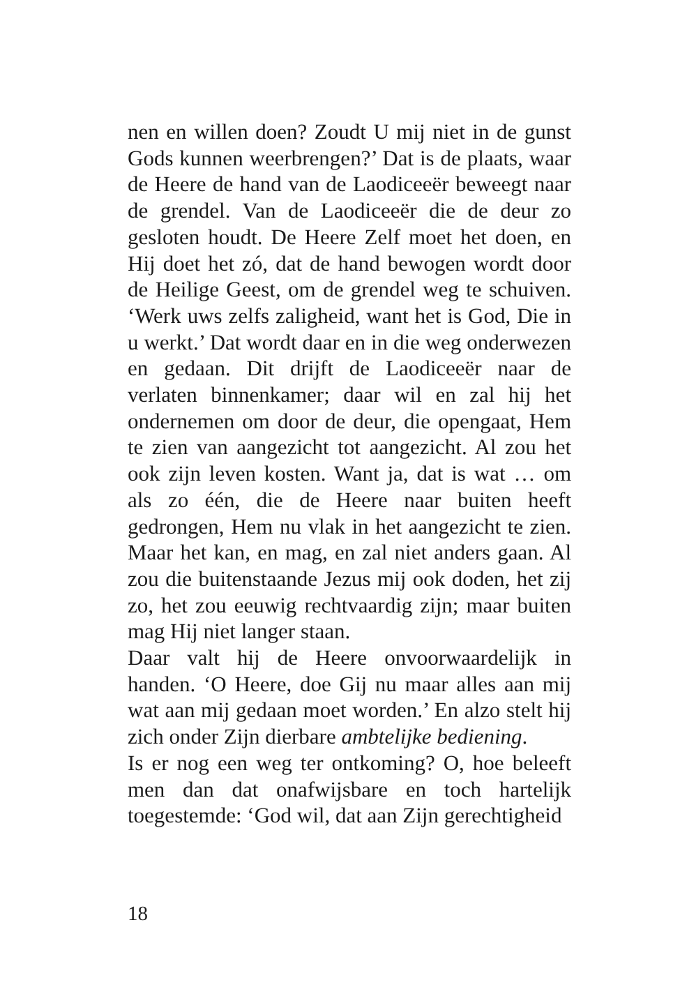nen en willen doen? Zoudt U mij niet in de gunst Gods kunnen weerbrengen?’ Dat is de plaats, waar de Heere de hand van de Laodiceeër beweegt naar de grendel. Van de Laodiceeër die de deur zo gesloten houdt. De Heere Zelf moet het doen, en Hij doet het zó, dat de hand bewogen wordt door de Heilige Geest, om de grendel weg te schuiven. ‘Werk uws zelfs zaligheid, want het is God, Die in u werkt.’ Dat wordt daar en in die weg onderwezen en gedaan. Dit drijft de Laodiceeër naar de verlaten binnenkamer; daar wil en zal hij het ondernemen om door de deur, die opengaat, Hem te zien van aangezicht tot aangezicht. Al zou het ook zijn leven kosten. Want ja, dat is wat … om als zo één, die de Heere naar buiten heeft gedrongen, Hem nu vlak in het aangezicht te zien. Maar het kan, en mag, en zal niet anders gaan. Al zou die buitenstaande Jezus mij ook doden, het zij zo, het zou eeuwig rechtvaardig zijn; maar buiten mag Hij niet langer staan.
Daar valt hij de Heere onvoorwaardelijk in handen. ‘O Heere, doe Gij nu maar alles aan mij wat aan mij gedaan moet worden.’ En alzo stelt hij zich onder Zijn dierbare ambtelijke bediening.
Is er nog een weg ter ontkoming? O, hoe beleeft men dan dat onafwijsbare en toch hartelijk toegestemde: ‘God wil, dat aan Zijn gerechtigheid
18